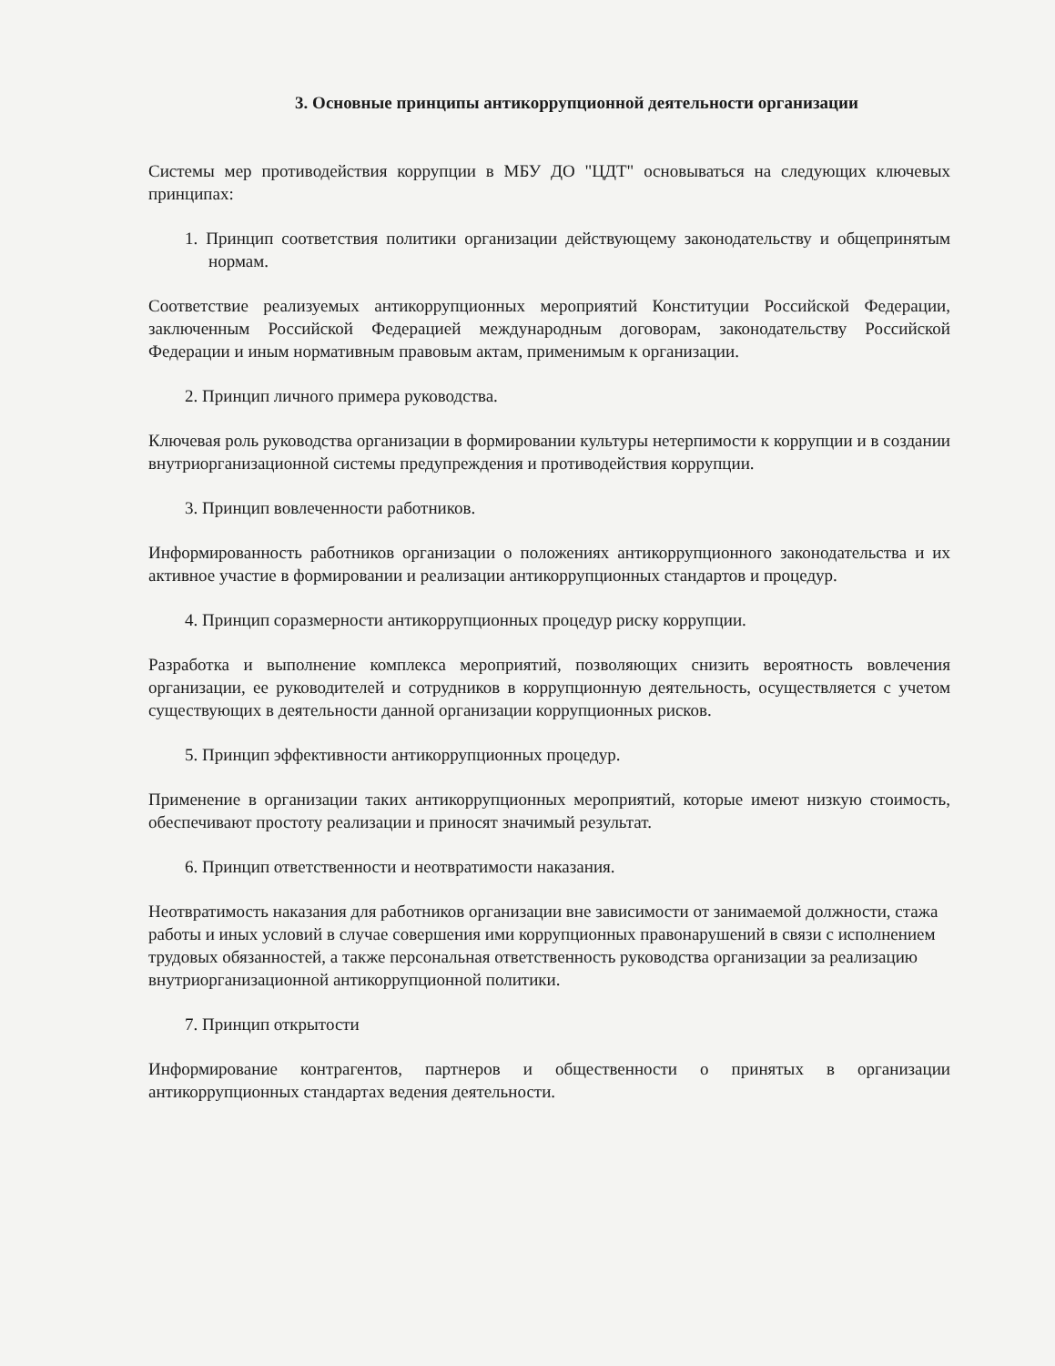3. Основные принципы антикоррупционной деятельности организации
Системы мер противодействия коррупции в МБУ ДО "ЦДТ" основываться на следующих ключевых принципах:
1. Принцип соответствия политики организации действующему законодательству и общепринятым нормам.
Соответствие реализуемых антикоррупционных мероприятий Конституции Российской Федерации, заключенным Российской Федерацией международным договорам, законодательству Российской Федерации и иным нормативным правовым актам, применимым к организации.
2. Принцип личного примера руководства.
Ключевая роль руководства организации в формировании культуры нетерпимости к коррупции и в создании внутриорганизационной системы предупреждения и противодействия коррупции.
3. Принцип вовлеченности работников.
Информированность работников организации о положениях антикоррупционного законодательства и их активное участие в формировании и реализации антикоррупционных стандартов и процедур.
4. Принцип соразмерности антикоррупционных процедур риску коррупции.
Разработка и выполнение комплекса мероприятий, позволяющих снизить вероятность вовлечения организации, ее руководителей и сотрудников в коррупционную деятельность, осуществляется с учетом существующих в деятельности данной организации коррупционных рисков.
5. Принцип эффективности антикоррупционных процедур.
Применение в организации таких антикоррупционных мероприятий, которые имеют низкую стоимость, обеспечивают простоту реализации и приносят значимый результат.
6. Принцип ответственности и неотвратимости наказания.
Неотвратимость наказания для работников организации вне зависимости от занимаемой должности, стажа работы и иных условий в случае совершения ими коррупционных правонарушений в связи с исполнением трудовых обязанностей, а также персональная ответственность руководства организации за реализацию внутриорганизационной антикоррупционной политики.
7. Принцип открытости
Информирование контрагентов, партнеров и общественности о принятых в организации антикоррупционных стандартах ведения деятельности.